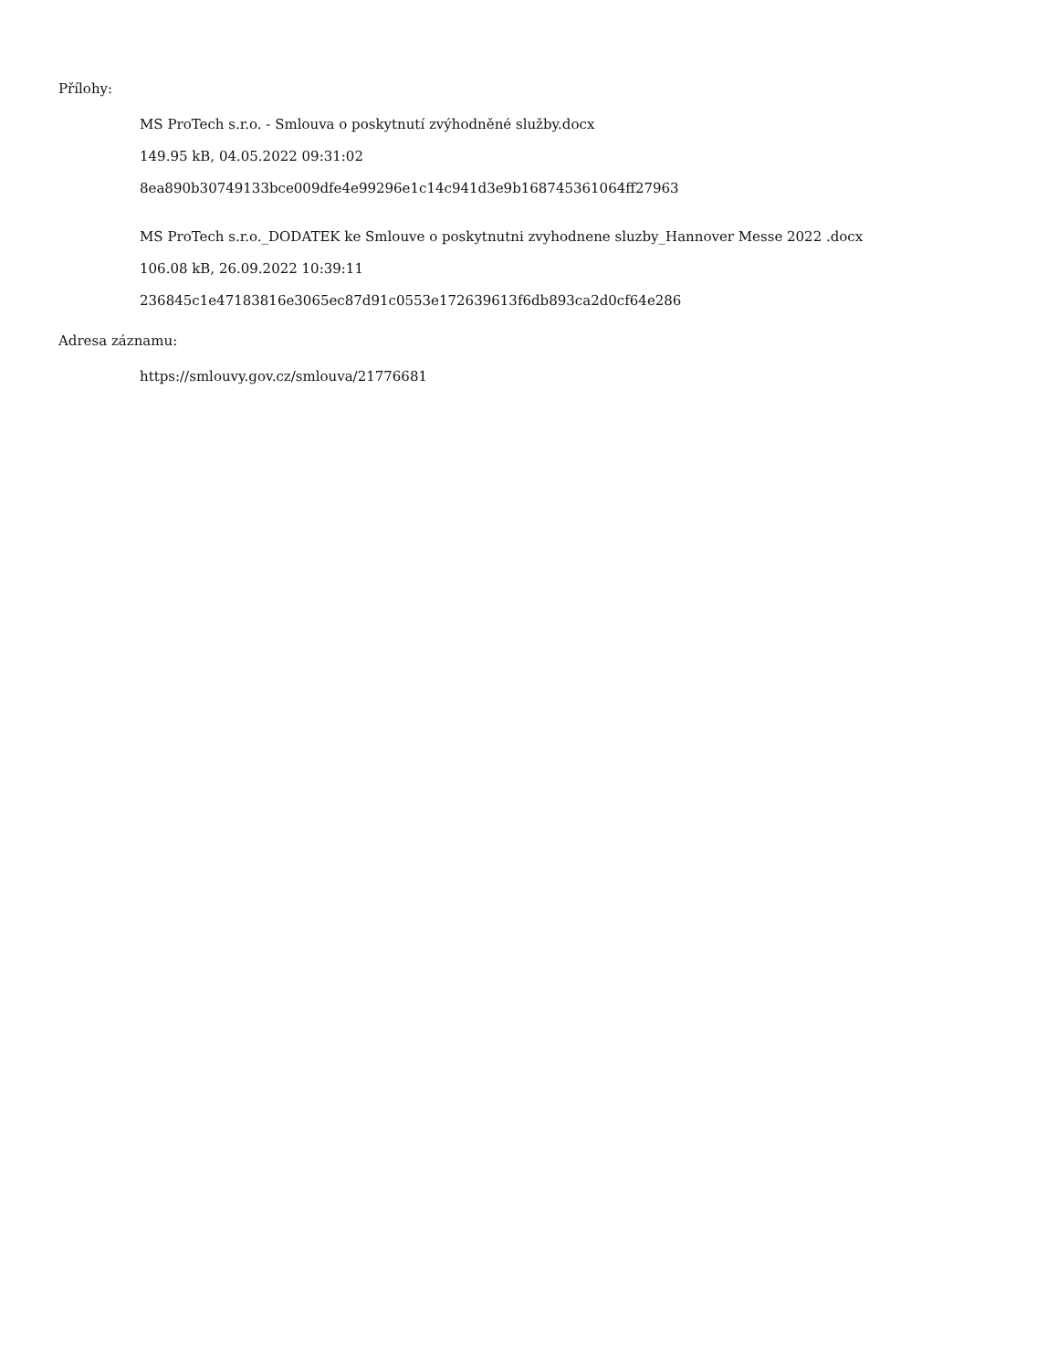Přílohy:
MS ProTech s.r.o. - Smlouva o poskytnutí zvýhodněné služby.docx
149.95 kB, 04.05.2022 09:31:02
8ea890b30749133bce009dfe4e99296e1c14c941d3e9b168745361064ff27963
MS ProTech s.r.o._DODATEK ke Smlouve o poskytnutni zvyhodnene sluzby_Hannover Messe 2022 .docx
106.08 kB, 26.09.2022 10:39:11
236845c1e47183816e3065ec87d91c0553e172639613f6db893ca2d0cf64e286
Adresa záznamu:
https://smlouvy.gov.cz/smlouva/21776681